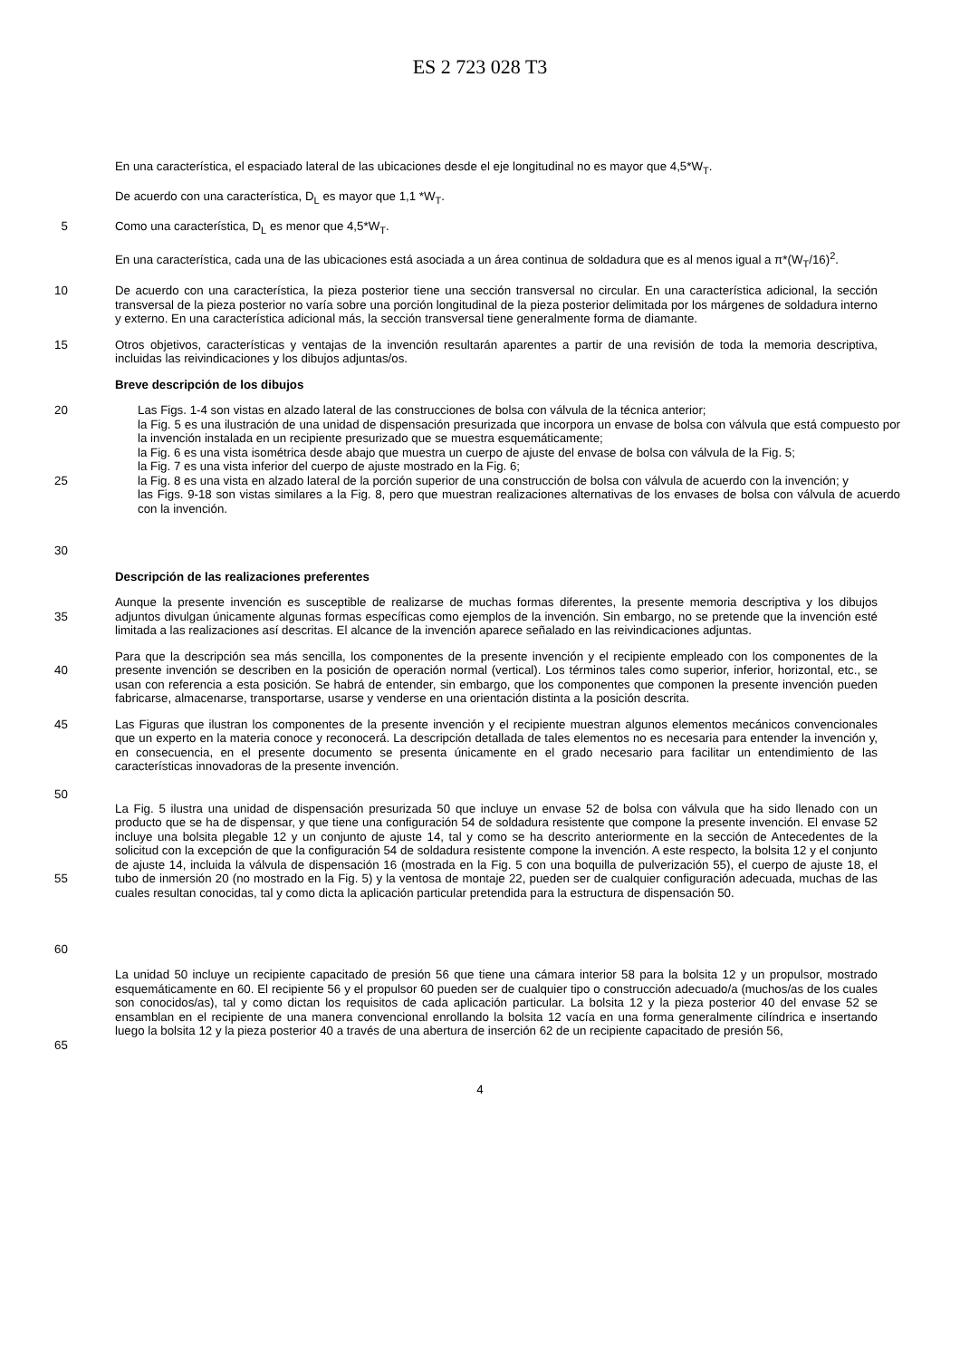ES 2 723 028 T3
En una característica, el espaciado lateral de las ubicaciones desde el eje longitudinal no es mayor que 4,5*W<sub>T</sub>.
De acuerdo con una característica, D<sub>L</sub> es mayor que 1,1 *W<sub>T</sub>.
5 Como una característica, D<sub>L</sub> es menor que 4,5*W<sub>T</sub>.
En una característica, cada una de las ubicaciones está asociada a un área continua de soldadura que es al menos igual a π*(W<sub>T</sub>/16)<sup>2</sup>.
10 De acuerdo con una característica, la pieza posterior tiene una sección transversal no circular. En una característica adicional, la sección transversal de la pieza posterior no varía sobre una porción longitudinal de la pieza posterior delimitada por los márgenes de soldadura interno y externo. En una característica adicional más, la sección transversal tiene generalmente forma de diamante.
15 Otros objetivos, características y ventajas de la invención resultarán aparentes a partir de una revisión de toda la memoria descriptiva, incluidas las reivindicaciones y los dibujos adjuntas/os.
Breve descripción de los dibujos
20
25
30
Las Figs. 1-4 son vistas en alzado lateral de las construcciones de bolsa con válvula de la técnica anterior;
la Fig. 5 es una ilustración de una unidad de dispensación presurizada que incorpora un envase de bolsa con válvula que está compuesto por la invención instalada en un recipiente presurizado que se muestra esquemáticamente;
la Fig. 6 es una vista isométrica desde abajo que muestra un cuerpo de ajuste del envase de bolsa con válvula de la Fig. 5;
la Fig. 7 es una vista inferior del cuerpo de ajuste mostrado en la Fig. 6;
la Fig. 8 es una vista en alzado lateral de la porción superior de una construcción de bolsa con válvula de acuerdo con la invención; y
las Figs. 9-18 son vistas similares a la Fig. 8, pero que muestran realizaciones alternativas de los envases de bolsa con válvula de acuerdo con la invención.
Descripción de las realizaciones preferentes
35 Aunque la presente invención es susceptible de realizarse de muchas formas diferentes, la presente memoria descriptiva y los dibujos adjuntos divulgan únicamente algunas formas específicas como ejemplos de la invención. Sin embargo, no se pretende que la invención esté limitada a las realizaciones así descritas. El alcance de la invención aparece señalado en las reivindicaciones adjuntas.
40 Para que la descripción sea más sencilla, los componentes de la presente invención y el recipiente empleado con los componentes de la presente invención se describen en la posición de operación normal (vertical). Los términos tales como superior, inferior, horizontal, etc., se usan con referencia a esta posición. Se habrá de entender, sin embargo, que los componentes que componen la presente invención pueden fabricarse, almacenarse, transportarse, usarse y venderse en una orientación distinta a la posición descrita.
45
50
Las Figuras que ilustran los componentes de la presente invención y el recipiente muestran algunos elementos mecánicos convencionales que un experto en la materia conoce y reconocerá. La descripción detallada de tales elementos no es necesaria para entender la invención y, en consecuencia, en el presente documento se presenta únicamente en el grado necesario para facilitar un entendimiento de las características innovadoras de la presente invención.
55
60
La Fig. 5 ilustra una unidad de dispensación presurizada 50 que incluye un envase 52 de bolsa con válvula que ha sido llenado con un producto que se ha de dispensar, y que tiene una configuración 54 de soldadura resistente que compone la presente invención. El envase 52 incluye una bolsita plegable 12 y un conjunto de ajuste 14, tal y como se ha descrito anteriormente en la sección de Antecedentes de la solicitud con la excepción de que la configuración 54 de soldadura resistente compone la invención. A este respecto, la bolsita 12 y el conjunto de ajuste 14, incluida la válvula de dispensación 16 (mostrada en la Fig. 5 con una boquilla de pulverización 55), el cuerpo de ajuste 18, el tubo de inmersión 20 (no mostrado en la Fig. 5) y la ventosa de montaje 22, pueden ser de cualquier configuración adecuada, muchas de las cuales resultan conocidas, tal y como dicta la aplicación particular pretendida para la estructura de dispensación 50.
65 La unidad 50 incluye un recipiente capacitado de presión 56 que tiene una cámara interior 58 para la bolsita 12 y un propulsor, mostrado esquemáticamente en 60. El recipiente 56 y el propulsor 60 pueden ser de cualquier tipo o construcción adecuado/a (muchos/as de los cuales son conocidos/as), tal y como dictan los requisitos de cada aplicación particular. La bolsita 12 y la pieza posterior 40 del envase 52 se ensamblan en el recipiente de una manera convencional enrollando la bolsita 12 vacía en una forma generalmente cilíndrica e insertando luego la bolsita 12 y la pieza posterior 40 a través de una abertura de inserción 62 de un recipiente capacitado de presión 56,
4